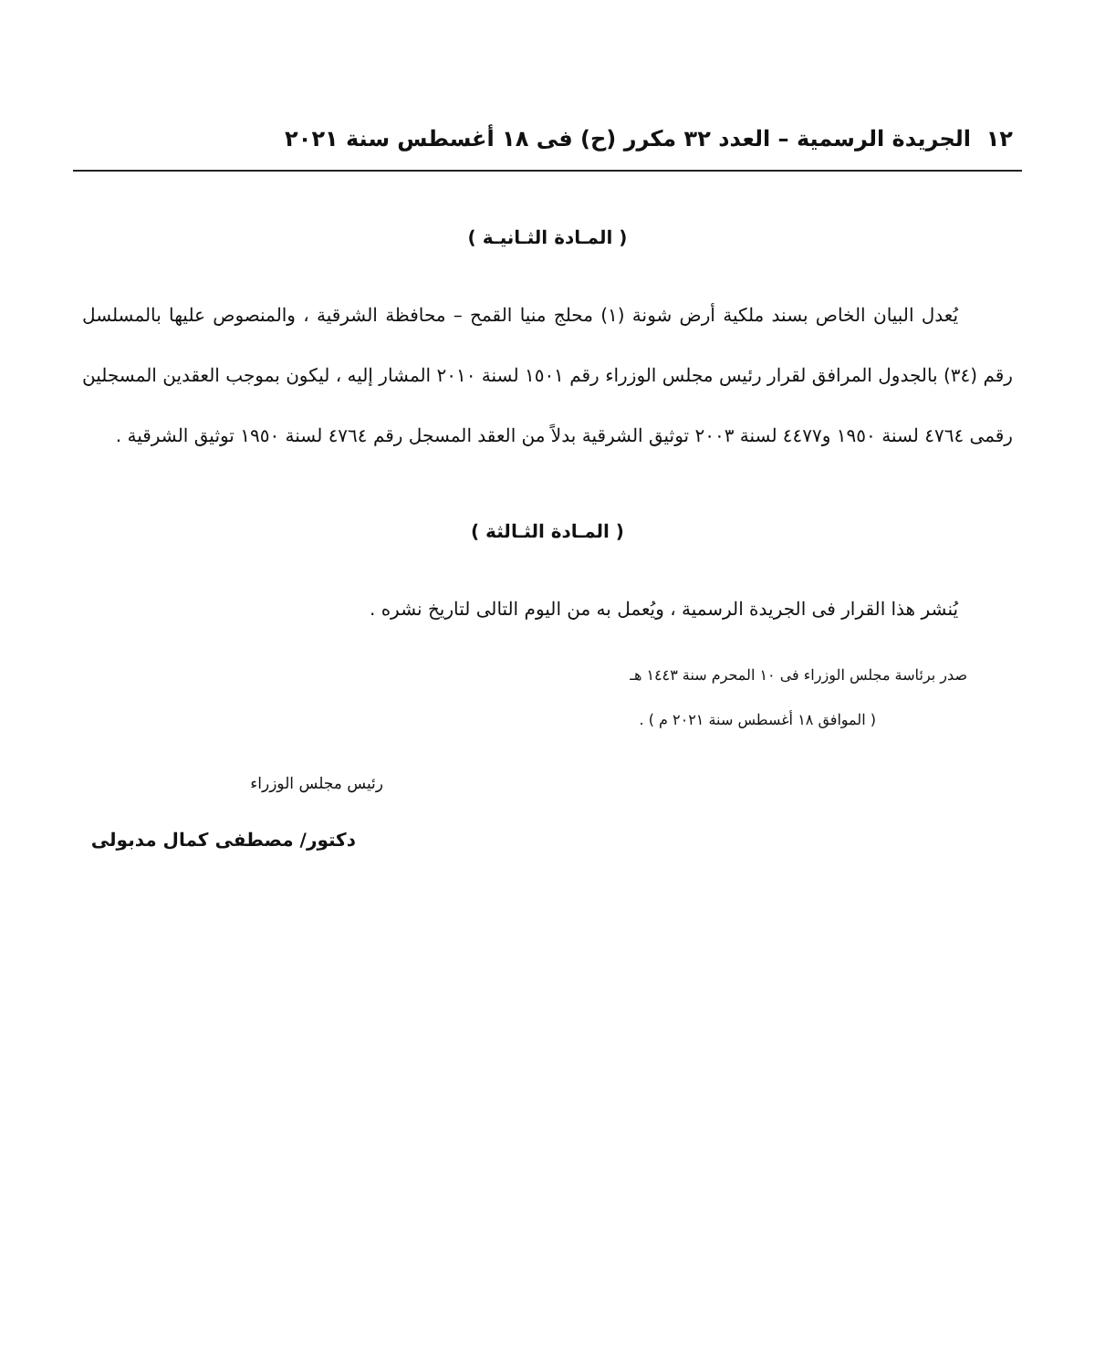١٢ الجريدة الرسمية – العدد ٣٢ مكرر (ح) فى ١٨ أغسطس سنة ٢٠٢١
( المـادة الثـانيـة )
يُعدل البيان الخاص بسند ملكية أرض شونة (١) محلج منيا القمح – محافظة الشرقية ، والمنصوص عليها بالمسلسل رقم (٣٤) بالجدول المرافق لقرار رئيس مجلس الوزراء رقم ١٥٠١ لسنة ٢٠١٠ المشار إليه ، ليكون بموجب العقدين المسجلين رقمى ٤٧٦٤ لسنة ١٩٥٠ و٤٤٧٧ لسنة ٢٠٠٣ توثيق الشرقية بدلاً من العقد المسجل رقم ٤٧٦٤ لسنة ١٩٥٠ توثيق الشرقية .
( المـادة الثـالثة )
يُنشر هذا القرار فى الجريدة الرسمية ، ويُعمل به من اليوم التالى لتاريخ نشره .
صدر برئاسة مجلس الوزراء فى ١٠ المحرم سنة ١٤٤٣ هـ
( الموافق ١٨ أغسطس سنة ٢٠٢١ م ) .
رئيس مجلس الوزراء
دكتور/ مصطفى كمال مدبولى